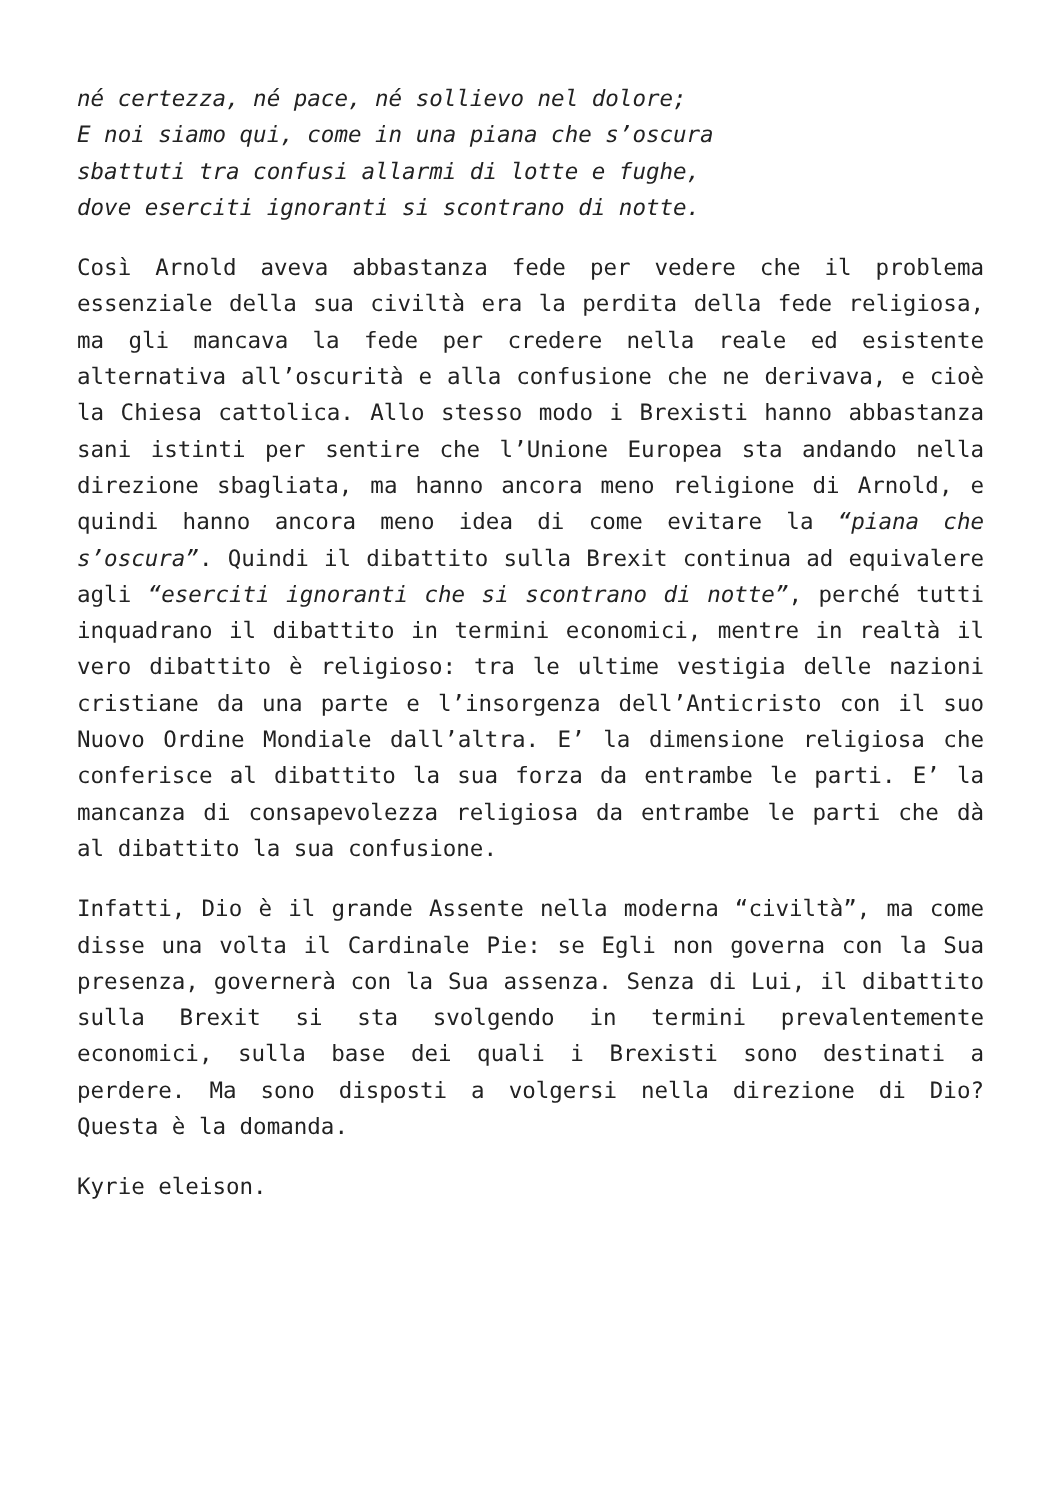né certezza, né pace, né sollievo nel dolore;
E noi siamo qui, come in una piana che s’oscura
sbattuti tra confusi allarmi di lotte e fughe,
dove eserciti ignoranti si scontrano di notte.
Così Arnold aveva abbastanza fede per vedere che il problema essenziale della sua civiltà era la perdita della fede religiosa, ma gli mancava la fede per credere nella reale ed esistente alternativa all’oscurità e alla confusione che ne derivava, e cioè la Chiesa cattolica. Allo stesso modo i Brexisti hanno abbastanza sani istinti per sentire che l’Unione Europea sta andando nella direzione sbagliata, ma hanno ancora meno religione di Arnold, e quindi hanno ancora meno idea di come evitare la “piana che s’oscura”. Quindi il dibattito sulla Brexit continua ad equivalere agli “eserciti ignoranti che si scontrano di notte”, perché tutti inquadrano il dibattito in termini economici, mentre in realtà il vero dibattito è religioso: tra le ultime vestigia delle nazioni cristiane da una parte e l’insorgenza dell’Anticristo con il suo Nuovo Ordine Mondiale dall’altra. E’ la dimensione religiosa che conferisce al dibattito la sua forza da entrambe le parti. E’ la mancanza di consapevolezza religiosa da entrambe le parti che dà al dibattito la sua confusione.
Infatti, Dio è il grande Assente nella moderna “civiltà”, ma come disse una volta il Cardinale Pie: se Egli non governa con la Sua presenza, governerà con la Sua assenza. Senza di Lui, il dibattito sulla Brexit si sta svolgendo in termini prevalentemente economici, sulla base dei quali i Brexisti sono destinati a perdere. Ma sono disposti a volgersi nella direzione di Dio? Questa è la domanda.
Kyrie eleison.